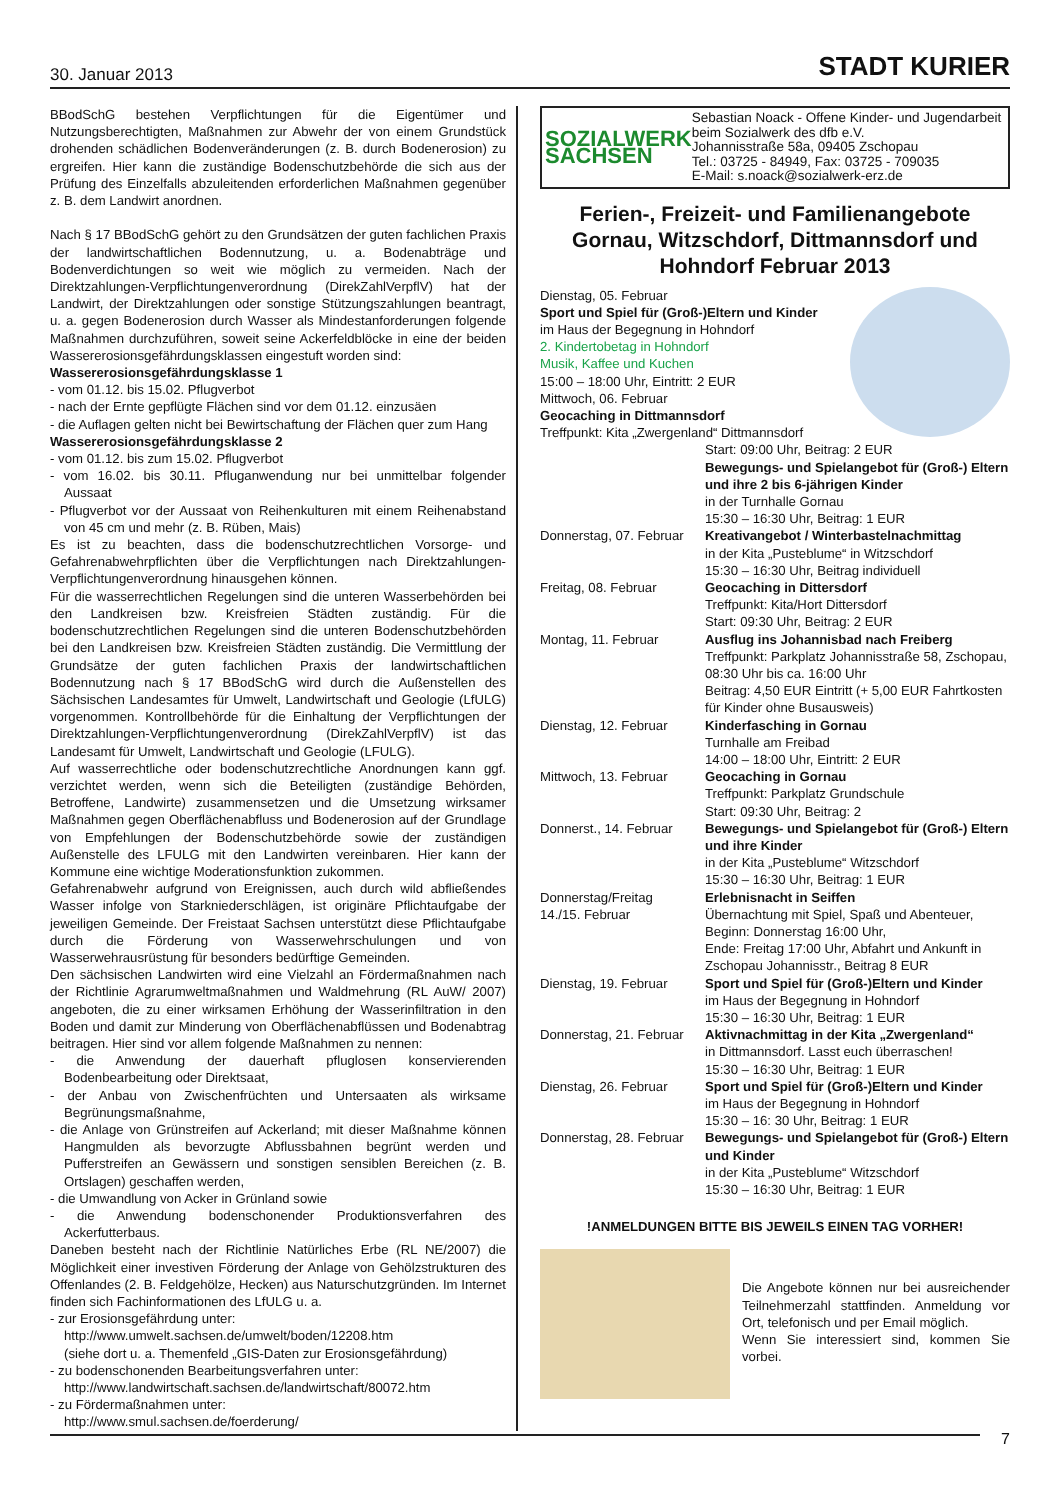30. Januar 2013 STADT KURIER
BBodSchG bestehen Verpflichtungen für die Eigentümer und Nutzungsberechtigten, Maßnahmen zur Abwehr der von einem Grundstück drohenden schädlichen Bodenveränderungen (z. B. durch Bodenerosion) zu ergreifen. Hier kann die zuständige Bodenschutzbehörde die sich aus der Prüfung des Einzelfalls abzuleitenden erforderlichen Maßnahmen gegenüber z. B. dem Landwirt anordnen.
Nach § 17 BBodSchG gehört zu den Grundsätzen der guten fachlichen Praxis der landwirtschaftlichen Bodennutzung, u. a. Bodenabträge und Bodenverdichtungen so weit wie möglich zu vermeiden. Nach der Direktzahlungen-Verpflichtungenverordnung (DirekZahlVerpflV) hat der Landwirt, der Direktzahlungen oder sonstige Stützungszahlungen beantragt, u. a. gegen Bodenerosion durch Wasser als Mindestanforderungen folgende Maßnahmen durchzuführen, soweit seine Ackerfeldblöcke in eine der beiden Wassererosionsgefährdungsklassen eingestuft worden sind:
Wassererosionsgefährdungsklasse 1
- vom 01.12. bis 15.02. Pflugverbot
- nach der Ernte gepflügte Flächen sind vor dem 01.12. einzusäen
- die Auflagen gelten nicht bei Bewirtschaftung der Flächen quer zum Hang
Wassererosionsgefährdungsklasse 2
- vom 01.12. bis zum 15.02. Pflugverbot
- vom 16.02. bis 30.11. Pfluganwendung nur bei unmittelbar folgender Aussaat
- Pflugverbot vor der Aussaat von Reihenkulturen mit einem Reihenabstand von 45 cm und mehr (z. B. Rüben, Mais)
Es ist zu beachten, dass die bodenschutzrechtlichen Vorsorge- und Gefahrenabwehrpflichten über die Verpflichtungen nach Direktzahlungen-Verpflichtungenverordnung hinausgehen können.
Für die wasserrechtlichen Regelungen sind die unteren Wasserbehörden bei den Landkreisen bzw. Kreisfreien Städten zuständig. Für die bodenschutzrechtlichen Regelungen sind die unteren Bodenschutzbehörden bei den Landkreisen bzw. Kreisfreien Städten zuständig. Die Vermittlung der Grundsätze der guten fachlichen Praxis der landwirtschaftlichen Bodennutzung nach § 17 BBodSchG wird durch die Außenstellen des Sächsischen Landesamtes für Umwelt, Landwirtschaft und Geologie (LfULG) vorgenommen. Kontrollbehörde für die Einhaltung der Verpflichtungen der Direktzahlungen-Verpflichtungenverordnung (DirekZahlVerpflV) ist das Landesamt für Umwelt, Landwirtschaft und Geologie (LFULG).
Auf wasserrechtliche oder bodenschutzrechtliche Anordnungen kann ggf. verzichtet werden, wenn sich die Beteiligten (zuständige Behörden, Betroffene, Landwirte) zusammensetzen und die Umsetzung wirksamer Maßnahmen gegen Oberflächenabfluss und Bodenerosion auf der Grundlage von Empfehlungen der Bodenschutzbehörde sowie der zuständigen Außenstelle des LFULG mit den Landwirten vereinbaren. Hier kann der Kommune eine wichtige Moderationsfunktion zukommen.
Gefahrenabwehr aufgrund von Ereignissen, auch durch wild abfließendes Wasser infolge von Starkniederschlägen, ist originäre Pflichtaufgabe der jeweiligen Gemeinde. Der Freistaat Sachsen unterstützt diese Pflichtaufgabe durch die Förderung von Wasserwehrschulungen und von Wasserwehrausrüstung für besonders bedürftige Gemeinden.
Den sächsischen Landwirten wird eine Vielzahl an Fördermaßnahmen nach der Richtlinie Agrarumweltmaßnahmen und Waldmehrung (RL AuW/ 2007) angeboten, die zu einer wirksamen Erhöhung der Wasserinfiltration in den Boden und damit zur Minderung von Oberflächenabflüssen und Bodenabtrag beitragen. Hier sind vor allem folgende Maßnahmen zu nennen:
- die Anwendung der dauerhaft pfluglosen konservierenden Bodenbearbeitung oder Direktsaat,
- der Anbau von Zwischenfrüchten und Untersaaten als wirksame Begrünungsmaßnahme,
- die Anlage von Grünstreifen auf Ackerland; mit dieser Maßnahme können Hangmulden als bevorzugte Abflussbahnen begrünt werden und Pufferstreifen an Gewässern und sonstigen sensiblen Bereichen (z. B. Ortslagen) geschaffen werden,
- die Umwandlung von Acker in Grünland sowie
- die Anwendung bodenschonender Produktionsverfahren des Ackerfutterbaus.
Daneben besteht nach der Richtlinie Natürliches Erbe (RL NE/2007) die Möglichkeit einer investiven Förderung der Anlage von Gehölzstrukturen des Offenlandes (2. B. Feldgehölze, Hecken) aus Naturschutzgründen. Im Internet finden sich Fachinformationen des LfULG u. a.
- zur Erosionsgefährdung unter:
http://www.umwelt.sachsen.de/umwelt/boden/12208.htm
(siehe dort u. a. Themenfeld „GIS-Daten zur Erosionsgefährdung)
- zu bodenschonenden Bearbeitungsverfahren unter:
http://www.landwirtschaft.sachsen.de/landwirtschaft/80072.htm
- zu Fördermaßnahmen unter:
http://www.smul.sachsen.de/foerderung/
SOZIALWERK SACHSEN
Sebastian Noack - Offene Kinder- und Jugendarbeit beim Sozialwerk des dfb e.V.
Johannisstraße 58a, 09405 Zschopau
Tel.: 03725 - 84949, Fax: 03725 - 709035
E-Mail: s.noack@sozialwerk-erz.de
Ferien-, Freizeit- und Familienangebote Gornau, Witzschdorf, Dittmannsdorf und Hohndorf Februar 2013
Dienstag, 05. Februar
Sport und Spiel für (Groß-)Eltern und Kinder
im Haus der Begegnung in Hohndorf
2. Kindertobetag in Hohndorf
Musik, Kaffee und Kuchen
15:00 – 18:00 Uhr, Eintritt: 2 EUR
Mittwoch, 06. Februar
Geocaching in Dittmannsdorf
Treffpunkt: Kita „Zwergenland“ Dittmannsdorf
| | Start: 09:00 Uhr, Beitrag: 2 EUR Bewegungs- und Spielangebot für (Groß-) Eltern und ihre 2 bis 6-jährigen Kinder in der Turnhalle Gornau 15:30 – 16:30 Uhr, Beitrag: 1 EUR |
| Donnerstag, 07. Februar | Kreativangebot / Winterbastelnachmittag in der Kita „Pusteblume“ in Witzschdorf 15:30 – 16:30 Uhr, Beitrag individuell |
| Freitag, 08. Februar | Geocaching in Dittersdorf Treffpunkt: Kita/Hort Dittersdorf Start: 09:30 Uhr, Beitrag: 2 EUR |
| Montag, 11. Februar | Ausflug ins Johannisbad nach Freiberg Treffpunkt: Parkplatz Johannisstraße 58, Zschopau, 08:30 Uhr bis ca. 16:00 Uhr Beitrag: 4,50 EUR Eintritt (+ 5,00 EUR Fahrtkosten für Kinder ohne Busausweis) |
| Dienstag, 12. Februar | Kinderfasching in Gornau Turnhalle am Freibad 14:00 – 18:00 Uhr, Eintritt: 2 EUR |
| Mittwoch, 13. Februar | Geocaching in Gornau Treffpunkt: Parkplatz Grundschule Start: 09:30 Uhr, Beitrag: 2 |
| Donnerst., 14. Februar | Bewegungs- und Spielangebot für (Groß-) Eltern und ihre Kinder in der Kita „Pusteblume“ Witzschdorf 15:30 – 16:30 Uhr, Beitrag: 1 EUR |
| Donnerstag/Freitag 14./15. Februar | Erlebnisnacht in Seiffen Übernachtung mit Spiel, Spaß und Abenteuer, Beginn: Donnerstag 16:00 Uhr, Ende: Freitag 17:00 Uhr, Abfahrt und Ankunft in Zschopau Johannisstr., Beitrag 8 EUR |
| Dienstag, 19. Februar | Sport und Spiel für (Groß-)Eltern und Kinder im Haus der Begegnung in Hohndorf 15:30 – 16:30 Uhr, Beitrag: 1 EUR |
| Donnerstag, 21. Februar | Aktivnachmittag in der Kita „Zwergenland“ in Dittmannsdorf. Lasst euch überraschen! 15:30 – 16:30 Uhr, Beitrag: 1 EUR |
| Dienstag, 26. Februar | Sport und Spiel für (Groß-)Eltern und Kinder im Haus der Begegnung in Hohndorf 15:30 – 16: 30 Uhr, Beitrag: 1 EUR |
| Donnerstag, 28. Februar | Bewegungs- und Spielangebot für (Groß-) Eltern und Kinder in der Kita „Pusteblume“ Witzschdorf 15:30 – 16:30 Uhr, Beitrag: 1 EUR |
!ANMELDUNGEN BITTE BIS JEWEILS EINEN TAG VORHER!
Die Angebote können nur bei ausreichender Teilnehmerzahl stattfinden. Anmeldung vor Ort, telefonisch und per Email möglich.
Wenn Sie interessiert sind, kommen Sie vorbei.
7